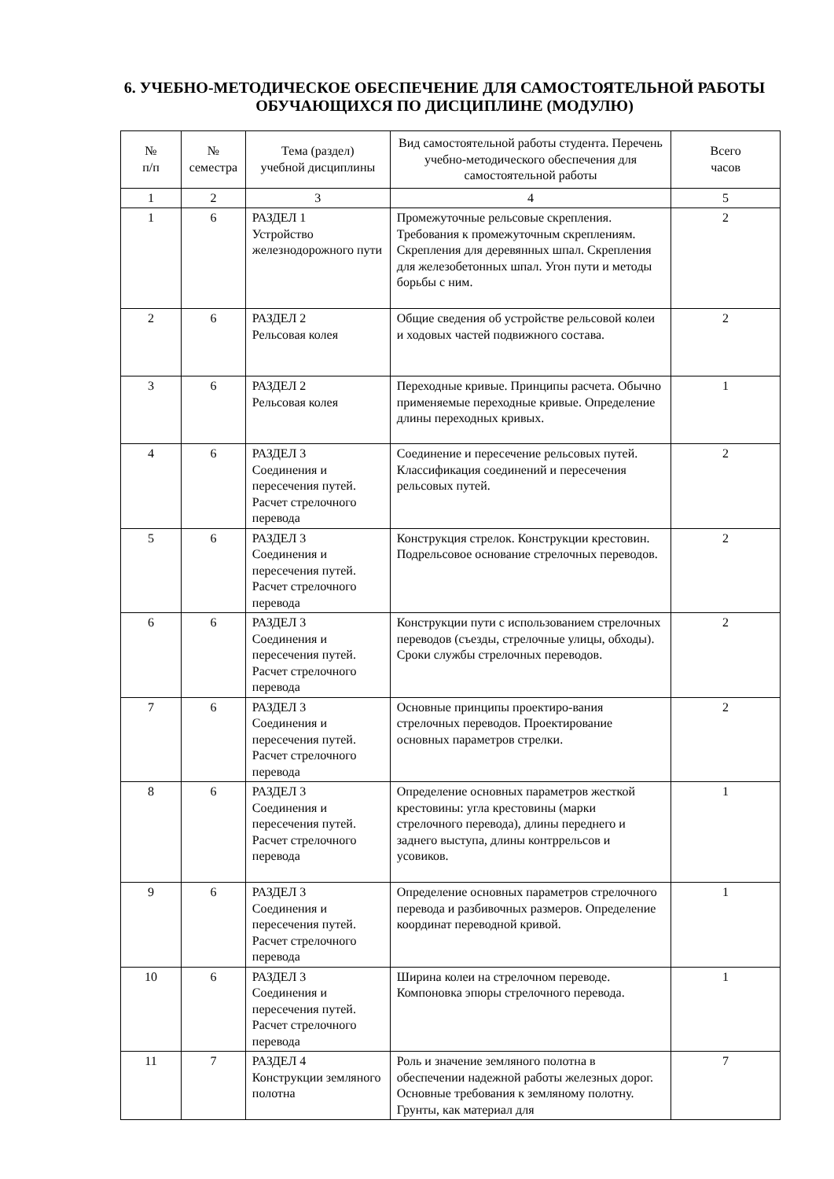6. УЧЕБНО-МЕТОДИЧЕСКОЕ ОБЕСПЕЧЕНИЕ ДЛЯ САМОСТОЯТЕЛЬНОЙ РАБОТЫ ОБУЧАЮЩИХСЯ ПО ДИСЦИПЛИНЕ (МОДУЛЮ)
| № п/п | № семестра | Тема (раздел) учебной дисциплины | Вид самостоятельной работы студента. Перечень учебно-методического обеспечения для самостоятельной работы | Всего часов |
| --- | --- | --- | --- | --- |
| 1 | 2 | 3 | 4 | 5 |
| 1 | 6 | РАЗДЕЛ 1 Устройство железнодорожного пути | Промежуточные рельсовые скрепления. Требования к промежуточным скреплениям. Скрепления для деревянных шпал. Скрепления для железобетонных шпал. Угон пути и методы борьбы с ним. | 2 |
| 2 | 6 | РАЗДЕЛ 2 Рельсовая колея | Общие сведения об устройстве рельсовой колеи и ходовых частей подвижного состава. | 2 |
| 3 | 6 | РАЗДЕЛ 2 Рельсовая колея | Переходные кривые. Принципы расчета. Обычно применяемые переходные кривые. Определение длины переходных кривых. | 1 |
| 4 | 6 | РАЗДЕЛ 3 Соединения и пересечения путей. Расчет стрелочного перевода | Соединение и пересечение рельсовых путей. Классификация соединений и пересечения рельсовых путей. | 2 |
| 5 | 6 | РАЗДЕЛ 3 Соединения и пересечения путей. Расчет стрелочного перевода | Конструкция стрелок. Конструкции крестовин. Подрельсовое основание стрелочных переводов. | 2 |
| 6 | 6 | РАЗДЕЛ 3 Соединения и пересечения путей. Расчет стрелочного перевода | Конструкции пути с использованием стрелочных переводов (съезды, стрелочные улицы, обходы). Сроки службы стрелочных переводов. | 2 |
| 7 | 6 | РАЗДЕЛ 3 Соединения и пересечения путей. Расчет стрелочного перевода | Основные принципы проектиро-вания стрелочных переводов. Проектирование основных параметров стрелки. | 2 |
| 8 | 6 | РАЗДЕЛ 3 Соединения и пересечения путей. Расчет стрелочного перевода | Определение основных параметров жесткой крестовины: угла крестовины (марки стрелочного перевода), длины переднего и заднего выступа, длины контррельсов и усовиков. | 1 |
| 9 | 6 | РАЗДЕЛ 3 Соединения и пересечения путей. Расчет стрелочного перевода | Определение основных параметров стрелочного перевода и разбивочных размеров. Определение координат переводной кривой. | 1 |
| 10 | 6 | РАЗДЕЛ 3 Соединения и пересечения путей. Расчет стрелочного перевода | Ширина колеи на стрелочном переводе. Компоновка эпюры стрелочного перевода. | 1 |
| 11 | 7 | РАЗДЕЛ 4 Конструкции земляного полотна | Роль и значение земляного полотна в обеспечении надежной работы железных дорог. Основные требования к земляному полотну. Грунты, как материал для | 7 |